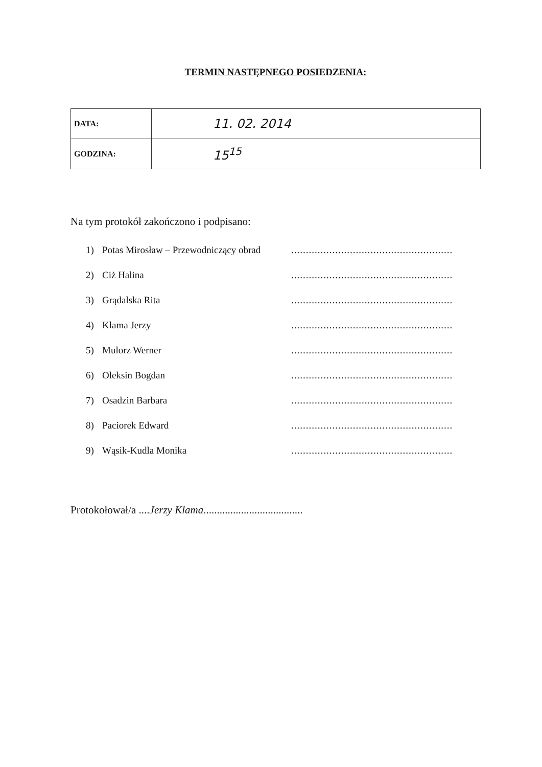TERMIN NASTĘPNEGO POSIEDZENIA:
| DATA: | 11. 02. 2014 |
| GODZINA: | 15<sup>15</sup> |
Na tym protokół zakończono i podpisano:
1) Potas Mirosław – Przewodniczący obrad.......................................................
2) Ciż Halina.......................................................
3) Grądalska Rita.......................................................
4) Klama Jerzy.......................................................
5) Mulorz Werner.......................................................
6) Oleksin Bogdan.......................................................
7) Osadzin Barbara.......................................................
8) Paciorek Edward.......................................................
9) Wąsik-Kudla Monika.......................................................
Protokołował/a ....Jerzy Klama.....................................